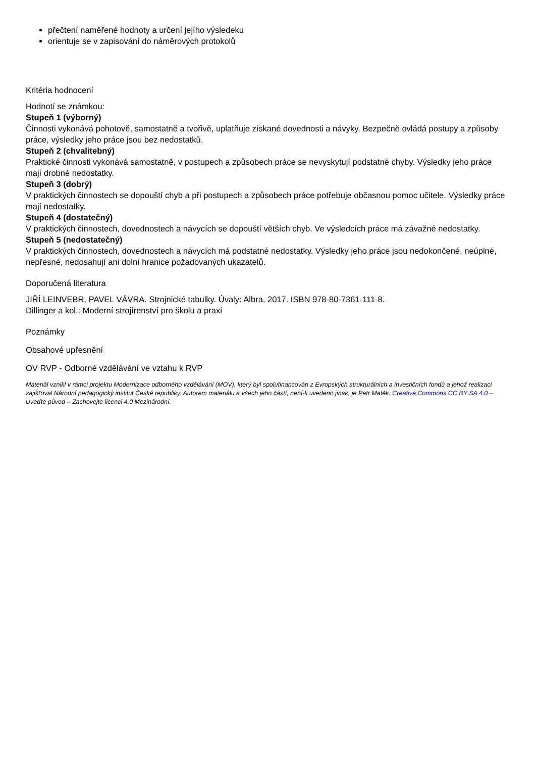přečtení naměřené hodnoty a určení jejího výsledeku
orientuje se v zapisování do náměrových protokolů
Kritéria hodnocení
Hodnotí se známkou:
Stupeň 1 (výborný)
Činnosti vykonává pohotově, samostatně a tvořivě, uplatňuje získané dovednosti a návyky. Bezpečně ovládá postupy a způsoby práce, výsledky jeho práce jsou bez nedostatků.
Stupeň 2 (chvalitebný)
Praktické činnosti vykonává samostatně, v postupech a způsobech práce se nevyskytují podstatné chyby. Výsledky jeho práce mají drobné nedostatky.
Stupeň 3 (dobrý)
V praktických činnostech se dopouští chyb a při postupech a způsobech práce potřebuje občasnou pomoc učitele. Výsledky práce mají nedostatky.
Stupeň 4 (dostatečný)
V praktických činnostech, dovednostech a návycích se dopouští větších chyb. Ve výsledcích práce má závažné nedostatky.
Stupeň 5 (nedostatečný)
V praktických činnostech, dovednostech a návycích má podstatné nedostatky. Výsledky jeho práce jsou nedokončené, neúplné, nepřesné, nedosahují ani dolní hranice požadovaných ukazatelů.
Doporučená literatura
JIŘÍ LEINVEBR, PAVEL VÁVRA. Strojnické tabulky. Úvaly: Albra, 2017. ISBN 978-80-7361-111-8.
Dillinger a kol.: Moderní strojírenství pro školu a praxi
Poznámky
Obsahové upřesnění
OV RVP - Odborné vzdělávání ve vztahu k RVP
Materiál vznikl v rámci projektu Modernizace odborného vzdělávání (MOV), který byl spolufinancován z Evropských strukturálních a investičních fondů a jehož realizaci zajišťoval Národní pedagogický institut České republiky. Autorem materiálu a všech jeho částí, není-li uvedeno jinak, je Petr Matěk. Creative Commons CC BY SA 4.0 – Uveďte původ – Zachovejte licenci 4.0 Mezinárodní.